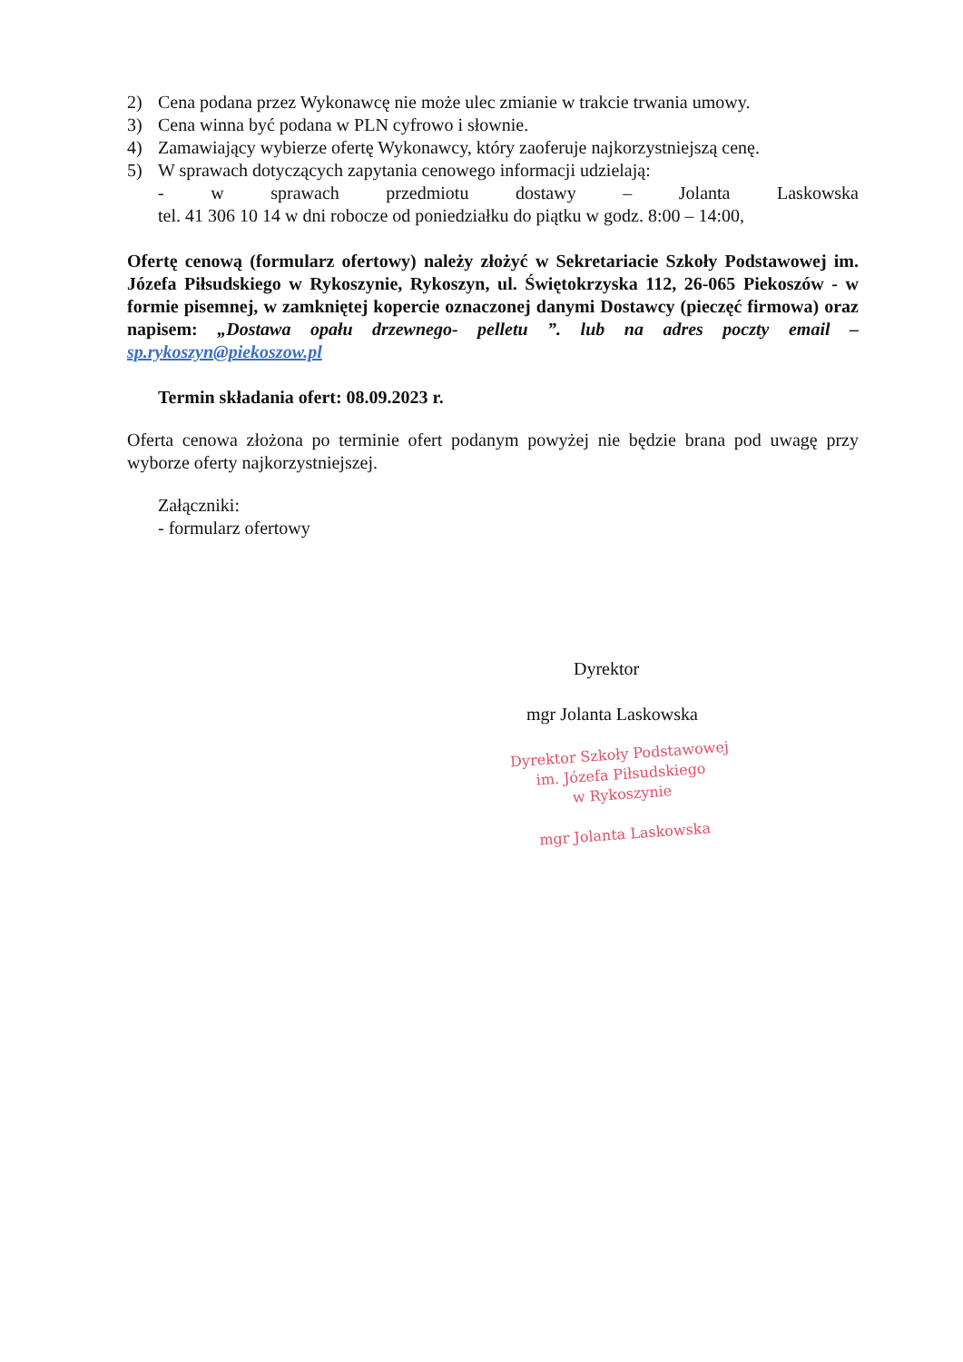2) Cena podana przez Wykonawcę nie może ulec zmianie w trakcie trwania umowy.
3) Cena winna być podana w PLN cyfrowo i słownie.
4) Zamawiający wybierze ofertę Wykonawcy, który zaoferuje najkorzystniejszą cenę.
5) W sprawach dotyczących zapytania cenowego informacji udzielają:
- w sprawach przedmiotu dostawy – Jolanta Laskowska
tel. 41 306 10 14 w dni robocze od poniedziałku do piątku w godz. 8:00 – 14:00,
Ofertę cenową (formularz ofertowy) należy złożyć w Sekretariacie Szkoły Podstawowej im. Józefa Piłsudskiego w Rykoszynie, Rykoszyn, ul. Świętokrzyska 112, 26-065 Piekoszów - w formie pisemnej, w zamkniętej kopercie oznaczonej danymi Dostawcy (pieczęć firmowa) oraz napisem: „Dostawa opału drzewnego- pelletu ”. lub na adres poczty email – sp.rykoszyn@piekoszow.pl
Termin składania ofert: 08.09.2023 r.
Oferta cenowa złożona po terminie ofert podanym powyżej nie będzie brana pod uwagę przy wyborze oferty najkorzystniejszej.
Załączniki:
- formularz ofertowy
Dyrektor
mgr Jolanta Laskowska
Dyrektor Szkoły Podstawowej
im. Józefa Piłsudskiego
w Rykoszynie
mgr Jolanta Laskowska